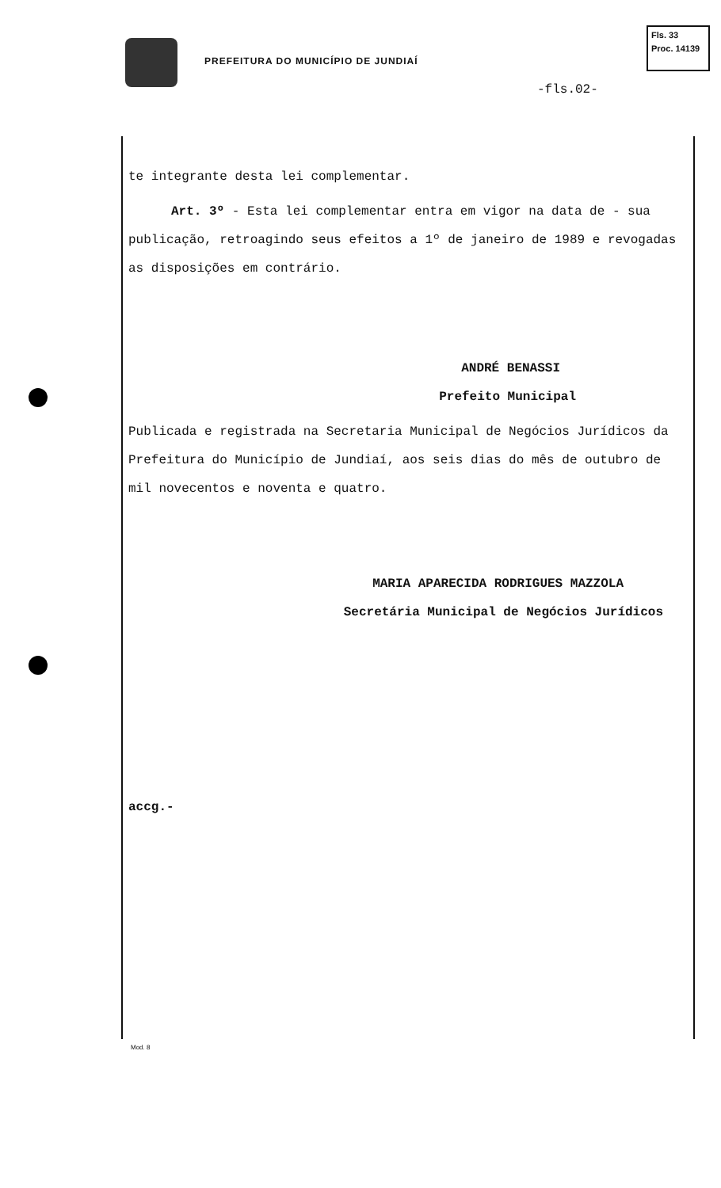PREFEITURA DO MUNICÍPIO DE JUNDIAÍ
Fls. 33
Proc. 14139
-fls.02-
te integrante desta lei complementar.
Art. 3º - Esta lei complementar entra em vigor na data de - sua publicação, retroagindo seus efeitos a 1º de janeiro de 1989 e revogadas as disposições em contrário.
ANDRÉ BENASSI
Prefeito Municipal
Publicada e registrada na Secretaria Municipal de Negócios Jurídicos da Prefeitura do Município de Jundiaí, aos seis dias do mês de outubro de mil novecentos e noventa e quatro.
MARIA APARECIDA RODRIGUES MAZZOLA
Secretária Municipal de Negócios Jurídicos
accg.-
Mod. 8